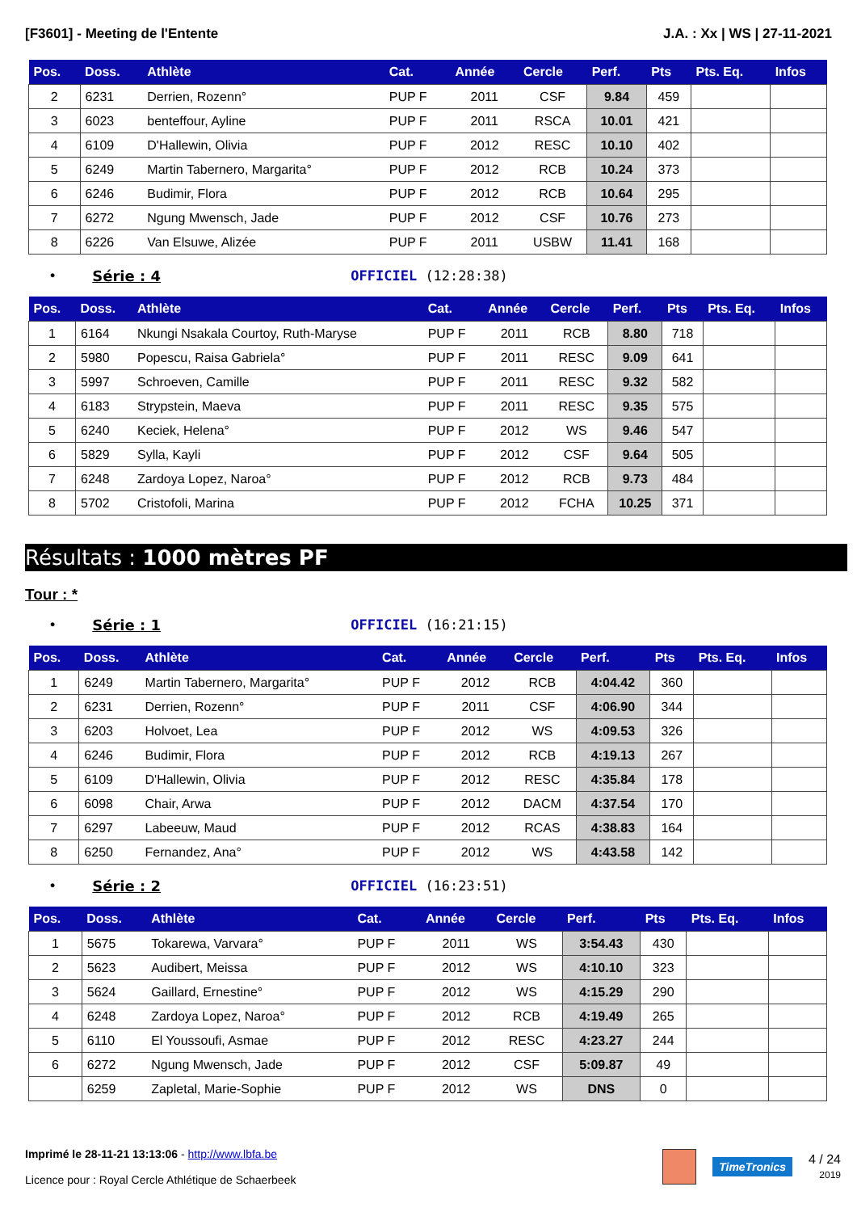[F3601] - Meeting de l'Entente J.A. : Xx | WS | 27-11-2021
| Pos. | Doss. | Athlète | Cat. | Année | Cercle | Perf. | Pts | Pts. Eq. | Infos |
| --- | --- | --- | --- | --- | --- | --- | --- | --- | --- |
| 2 | 6231 | Derrien, Rozenn° | PUP F | 2011 | CSF | 9.84 | 459 | | |
| 3 | 6023 | benteffour, Ayline | PUP F | 2011 | RSCA | 10.01 | 421 | | |
| 4 | 6109 | D'Hallewin, Olivia | PUP F | 2012 | RESC | 10.10 | 402 | | |
| 5 | 6249 | Martin Tabernero, Margarita° | PUP F | 2012 | RCB | 10.24 | 373 | | |
| 6 | 6246 | Budimir, Flora | PUP F | 2012 | RCB | 10.64 | 295 | | |
| 7 | 6272 | Ngung Mwensch, Jade | PUP F | 2012 | CSF | 10.76 | 273 | | |
| 8 | 6226 | Van Elsuwe, Alizée | PUP F | 2011 | USBW | 11.41 | 168 | | |
• Série : 4 OFFICIEL (12:28:38)
| Pos. | Doss. | Athlète | Cat. | Année | Cercle | Perf. | Pts | Pts. Eq. | Infos |
| --- | --- | --- | --- | --- | --- | --- | --- | --- | --- |
| 1 | 6164 | Nkungi Nsakala Courtoy, Ruth-Maryse | PUP F | 2011 | RCB | 8.80 | 718 | | |
| 2 | 5980 | Popescu, Raisa Gabriela° | PUP F | 2011 | RESC | 9.09 | 641 | | |
| 3 | 5997 | Schroeven, Camille | PUP F | 2011 | RESC | 9.32 | 582 | | |
| 4 | 6183 | Strypstein, Maeva | PUP F | 2011 | RESC | 9.35 | 575 | | |
| 5 | 6240 | Keciek, Helena° | PUP F | 2012 | WS | 9.46 | 547 | | |
| 6 | 5829 | Sylla, Kayli | PUP F | 2012 | CSF | 9.64 | 505 | | |
| 7 | 6248 | Zardoya Lopez, Naroa° | PUP F | 2012 | RCB | 9.73 | 484 | | |
| 8 | 5702 | Cristofoli, Marina | PUP F | 2012 | FCHA | 10.25 | 371 | | |
Résultats : 1000 mètres PF
Tour : *
• Série : 1 OFFICIEL (16:21:15)
| Pos. | Doss. | Athlète | Cat. | Année | Cercle | Perf. | Pts | Pts. Eq. | Infos |
| --- | --- | --- | --- | --- | --- | --- | --- | --- | --- |
| 1 | 6249 | Martin Tabernero, Margarita° | PUP F | 2012 | RCB | 4:04.42 | 360 | | |
| 2 | 6231 | Derrien, Rozenn° | PUP F | 2011 | CSF | 4:06.90 | 344 | | |
| 3 | 6203 | Holvoet, Lea | PUP F | 2012 | WS | 4:09.53 | 326 | | |
| 4 | 6246 | Budimir, Flora | PUP F | 2012 | RCB | 4:19.13 | 267 | | |
| 5 | 6109 | D'Hallewin, Olivia | PUP F | 2012 | RESC | 4:35.84 | 178 | | |
| 6 | 6098 | Chair, Arwa | PUP F | 2012 | DACM | 4:37.54 | 170 | | |
| 7 | 6297 | Labeeuw, Maud | PUP F | 2012 | RCAS | 4:38.83 | 164 | | |
| 8 | 6250 | Fernandez, Ana° | PUP F | 2012 | WS | 4:43.58 | 142 | | |
• Série : 2 OFFICIEL (16:23:51)
| Pos. | Doss. | Athlète | Cat. | Année | Cercle | Perf. | Pts | Pts. Eq. | Infos |
| --- | --- | --- | --- | --- | --- | --- | --- | --- | --- |
| 1 | 5675 | Tokarewa, Varvara° | PUP F | 2011 | WS | 3:54.43 | 430 | | |
| 2 | 5623 | Audibert, Meissa | PUP F | 2012 | WS | 4:10.10 | 323 | | |
| 3 | 5624 | Gaillard, Ernestine° | PUP F | 2012 | WS | 4:15.29 | 290 | | |
| 4 | 6248 | Zardoya Lopez, Naroa° | PUP F | 2012 | RCB | 4:19.49 | 265 | | |
| 5 | 6110 | El Youssoufi, Asmae | PUP F | 2012 | RESC | 4:23.27 | 244 | | |
| 6 | 6272 | Ngung Mwensch, Jade | PUP F | 2012 | CSF | 5:09.87 | 49 | | |
| | 6259 | Zapletal, Marie-Sophie | PUP F | 2012 | WS | DNS | 0 | | |
Imprimé le 28-11-21 13:13:06 - http://www.lbfa.be
Licence pour : Royal Cercle Athlétique de Schaerbeek
TimeTronics
4 / 24
2019